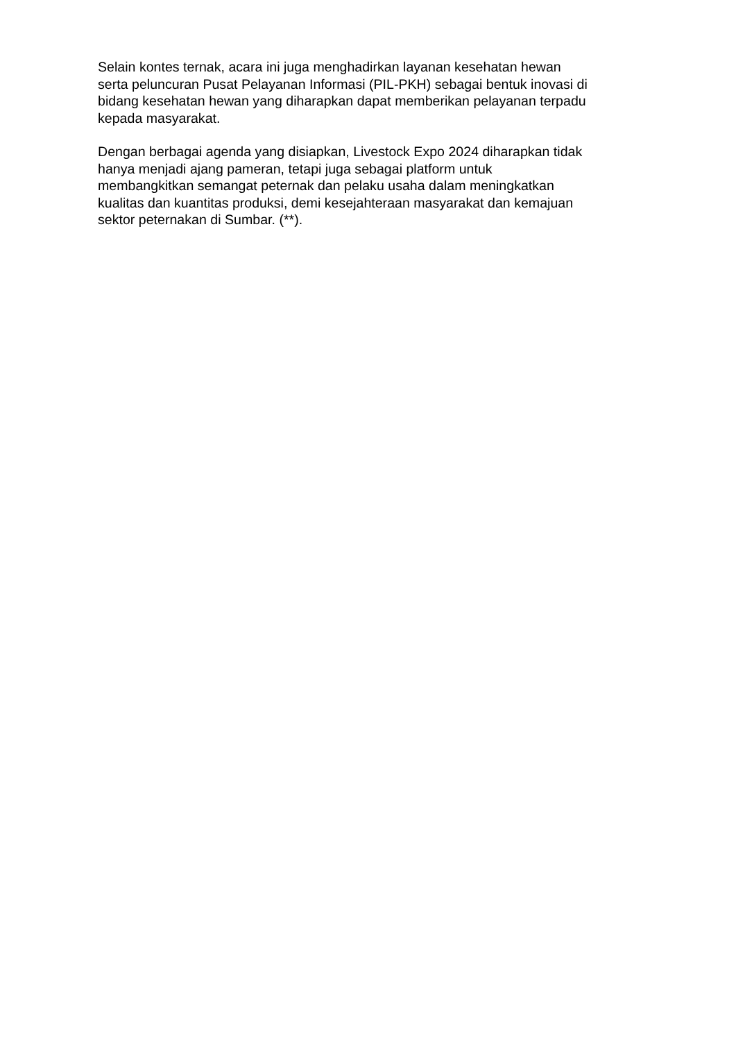Selain kontes ternak, acara ini juga menghadirkan layanan kesehatan hewan
serta peluncuran Pusat Pelayanan Informasi (PIL-PKH) sebagai bentuk inovasi di
bidang kesehatan hewan yang diharapkan dapat memberikan pelayanan terpadu
kepada masyarakat.
Dengan berbagai agenda yang disiapkan, Livestock Expo 2024 diharapkan tidak
hanya menjadi ajang pameran, tetapi juga sebagai platform untuk
membangkitkan semangat peternak dan pelaku usaha dalam meningkatkan
kualitas dan kuantitas produksi, demi kesejahteraan masyarakat dan kemajuan
sektor peternakan di Sumbar. (**).